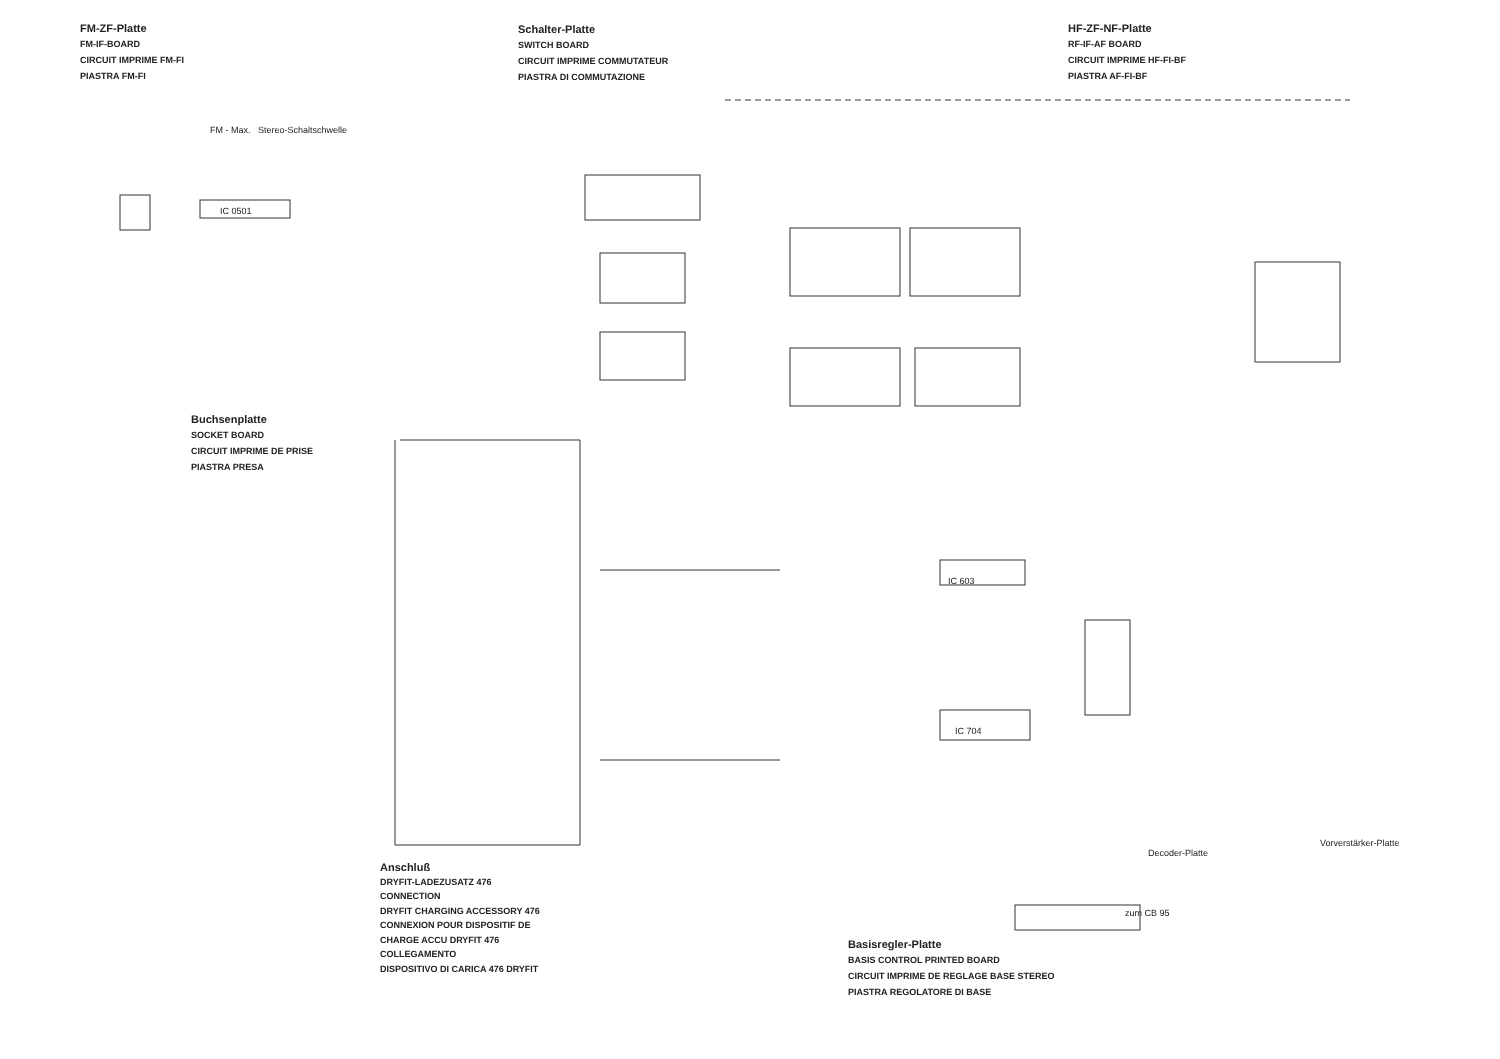FM-ZF-Platte
FM-IF-BOARD
CIRCUIT IMPRIME FM-FI
PIASTRA FM-FI
Schalter-Platte
SWITCH BOARD
CIRCUIT IMPRIME COMMUTATEUR
PIASTRA DI COMMUTAZIONE
HF-ZF-NF-Platte
RF-IF-AF BOARD
CIRCUIT IMPRIME HF-FI-BF
PIASTRA AF-FI-BF
Buchsenplatte
SOCKET BOARD
CIRCUIT IMPRIME DE PRISE
PIASTRA PRESA
Anschluß
DRYFIT-LADEZUSATZ 476
CONNECTION
DRYFIT CHARGING ACCESSORY 476
CONNEXION POUR DISPOSITIF DE
CHARGE ACCU DRYFIT 476
COLLEGAMENTO
DISPOSITIVO DI CARICA 476 DRYFIT
Basisregler-Platte
BASIS CONTROL PRINTED BOARD
CIRCUIT IMPRIME DE REGLAGE BASE STEREO
PIASTRA REGOLATORE DI BASE
FM - Max. Stereo-Schaltschwelle
IC 0501
IC 603
IC 704
Decoder-Platte
Vorverstärker-Platte
zum CB 95